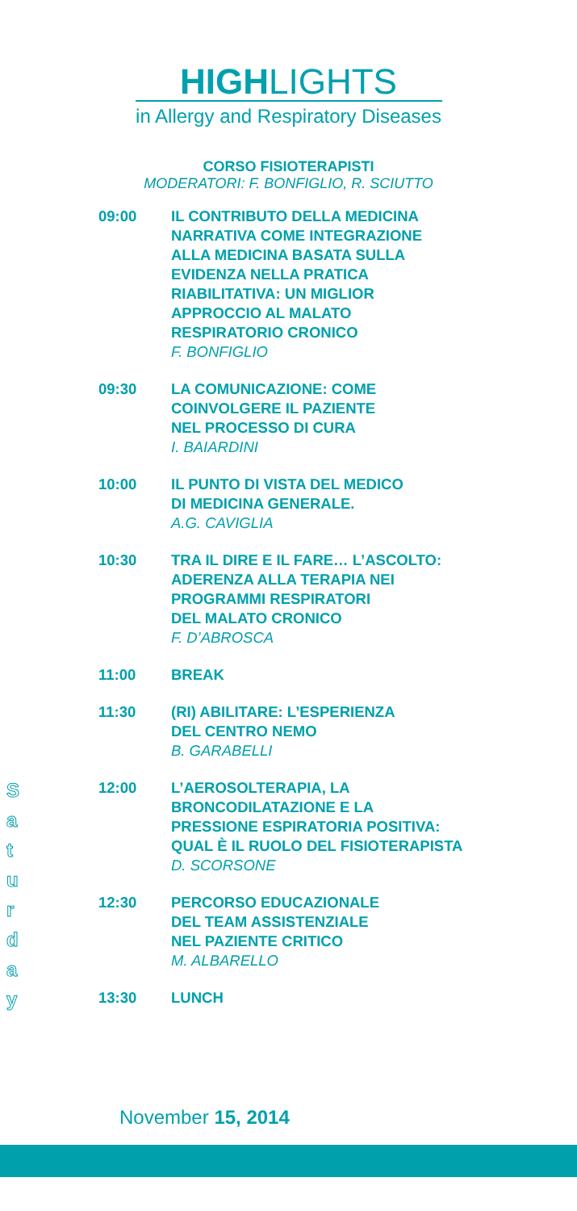HIGHLIGHTS
in Allergy and Respiratory Diseases
CORSO FISIOTERAPISTI
MODERATORI: F. BONFIGLIO, R. SCIUTTO
09:00 IL CONTRIBUTO DELLA MEDICINA
NARRATIVA COME INTEGRAZIONE
ALLA MEDICINA BASATA SULLA
EVIDENZA NELLA PRATICA
RIABILITATIVA: UN MIGLIOR
APPROCCIO AL MALATO
RESPIRATORIO CRONICO
F. BONFIGLIO
09:30 LA COMUNICAZIONE: COME
COINVOLGERE IL PAZIENTE
NEL PROCESSO DI CURA
I. BAIARDINI
10:00 IL PUNTO DI VISTA DEL MEDICO
DI MEDICINA GENERALE.
A.G. CAVIGLIA
10:30 TRA IL DIRE E IL FARE… L’ASCOLTO:
ADERENZA ALLA TERAPIA NEI
PROGRAMMI RESPIRATORI
DEL MALATO CRONICO
F. D’ABROSCA
11:00 BREAK
11:30 (RI) ABILITARE: L’ESPERIENZA
DEL CENTRO NEMO
B. GARABELLI
12:00 L’AEROSOLTERAPIA, LA
BRONCODILATAZIONE E LA
PRESSIONE ESPIRATORIA POSITIVA:
QUAL È IL RUOLO DEL FISIOTERAPISTA
D. SCORSONE
12:30 PERCORSO EDUCAZIONALE
DEL TEAM ASSISTENZIALE
NEL PAZIENTE CRITICO
M. ALBARELLO
13:30 LUNCH
S a t u r d a y
November 15, 2014